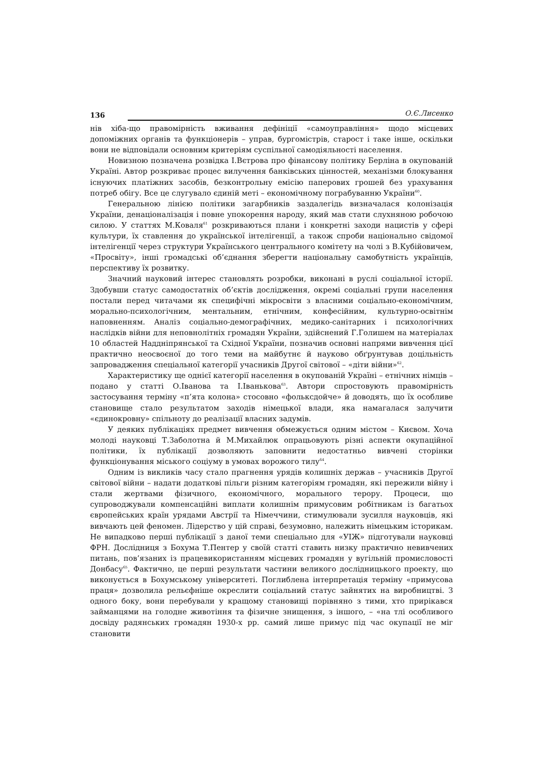136 О.Є.Лисенко
нів хіба-що правомірність вживання дефініції «самоуправління» щодо місцевих допоміжних органів та функціонерів – управ, бургомістрів, старост і таке інше, оскільки вони не відповідали основним критеріям суспільної самодіяльності населення.
Новизною позначена розвідка І.Вєтрова про фінансову політику Берліна в окупованій Україні. Автор розкриває процес вилучення банківських цінностей, механізми блокування існуючих платіжних засобів, безконтрольну емісію паперових грошей без урахування потреб обігу. Все це слугувало єдиній меті – економічному пограбуванню України<sup>60</sup>.
Генеральною лінією політики загарбників заздалегідь визначалася колонізація України, денаціоналізація і повне упокорення народу, який мав стати слухняною робочою силою. У статтях М.Коваля<sup>61</sup> розкриваються плани і конкретні заходи нацистів у сфері культури, їх ставлення до української інтелігенції, а також спроби національно свідомої інтелігенції через структури Українського центрального комітету на чолі з В.Кубійовичем, «Просвіту», інші громадські об’єднання зберегти національну самобутність українців, перспективу їх розвитку.
Значний науковий інтерес становлять розробки, виконані в руслі соціальної історії. Здобувши статус самодостатніх об’єктів дослідження, окремі соціальні групи населення постали перед читачами як специфічні мікросвіти з власними соціально-економічним, морально-психологічним, ментальним, етнічним, конфесійним, культурно-освітнім наповненням. Аналіз соціально-демографічних, медико-санітарних і психологічних наслідків війни для неповнолітніх громадян України, здійснений Г.Голишем на матеріалах 10 областей Наддніпрянської та Східної України, позначив основні напрями вивчення цієї практично неосвоєної до того теми на майбутнє й науково обґрунтував доцільність запровадження спеціальної категорії учасників Другої світової – «діти війни»<sup>62</sup>.
Характеристику ще однієї категорії населення в окупованій Україні – етнічних німців – подано у статті О.Іванова та І.Іванькова<sup>63</sup>. Автори спростовують правомірність застосування терміну «п’ята колона» стосовно «фольксдойче» й доводять, що їх особливе становище стало результатом заходів німецької влади, яка намагалася залучити «єдинокровну» спільноту до реалізації власних задумів.
У деяких публікаціях предмет вивчення обмежується одним містом – Києвом. Хоча молоді науковці Т.Заболотна й М.Михайлюк опрацьовують різні аспекти окупаційної політики, їх публікації дозволяють заповнити недостатньо вивчені сторінки функціонування міського соціуму в умовах ворожого тилу<sup>64</sup>.
Одним із викликів часу стало прагнення урядів колишніх держав – учасників Другої світової війни – надати додаткові пільги різним категоріям громадян, які пережили війну і стали жертвами фізичного, економічного, морального терору. Процеси, що супроводжували компенсаційні виплати колишнім примусовим робітникам із багатьох європейських країн урядами Австрії та Німеччини, стимулювали зусилля науковців, які вивчають цей феномен. Лідерство у цій справі, безумовно, належить німецьким історикам. Не випадково перші публікації з даної теми спеціально для «УІЖ» підготували науковці ФРН. Дослідниця з Бохума Т.Пентер у своїй статті ставить низку практично невивчених питань, пов’язаних із працевикористанням місцевих громадян у вугільній промисловості Донбасу<sup>65</sup>. Фактично, це перші результати частини великого дослідницького проекту, що виконується в Бохумському університеті. Поглиблена інтерпретація терміну «примусова праця» дозволила рельєфніше окреслити соціальний статус зайнятих на виробництві. З одного боку, вони перебували у кращому становищі порівняно з тими, хто прирікався займанцями на голодне животіння та фізичне знищення, з іншого, – «на тлі особливого досвіду радянських громадян 1930-х рр. самий лише примус під час окупації не міг становити